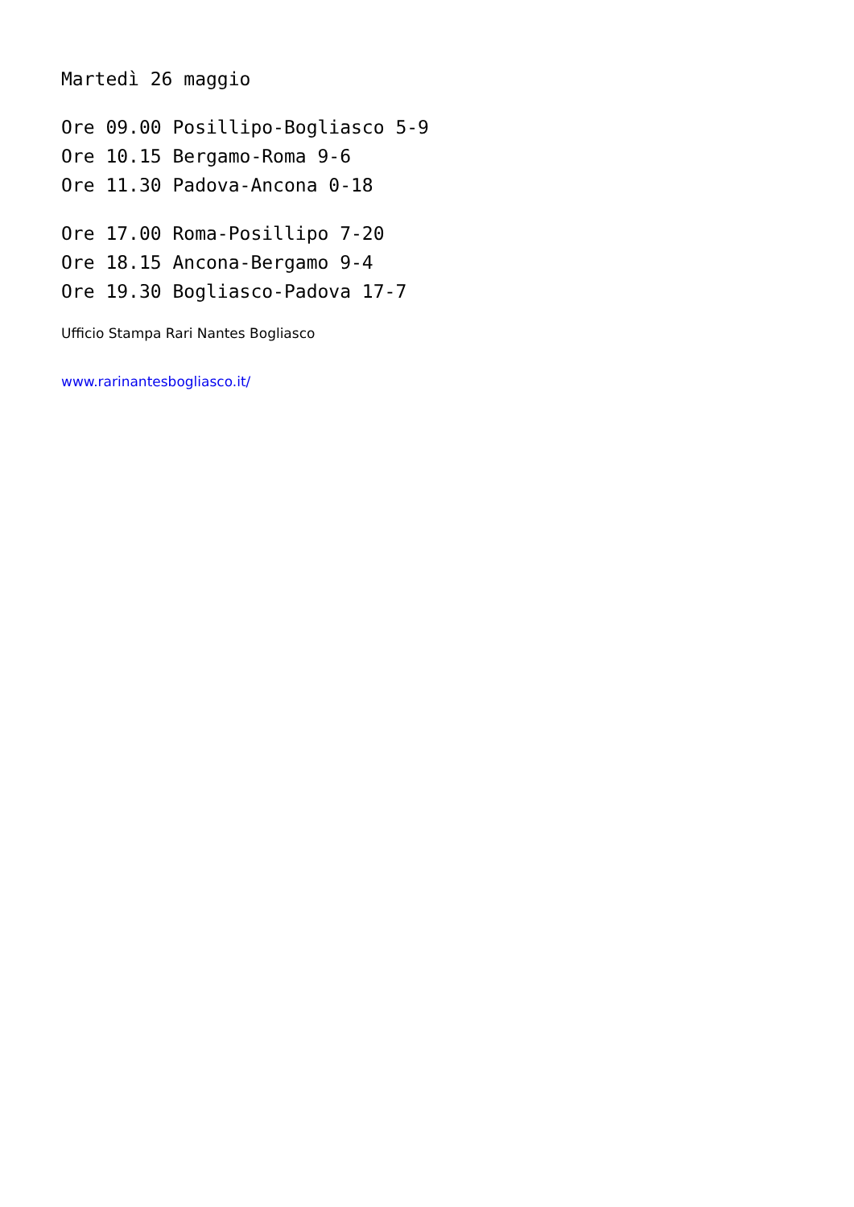Martedì 26 maggio
Ore 09.00 Posillipo-Bogliasco 5-9
Ore 10.15 Bergamo-Roma 9-6
Ore 11.30 Padova-Ancona 0-18
Ore 17.00 Roma-Posillipo 7-20
Ore 18.15 Ancona-Bergamo 9-4
Ore 19.30 Bogliasco-Padova 17-7
Ufficio Stampa Rari Nantes Bogliasco
www.rarinantesbogliasco.it/